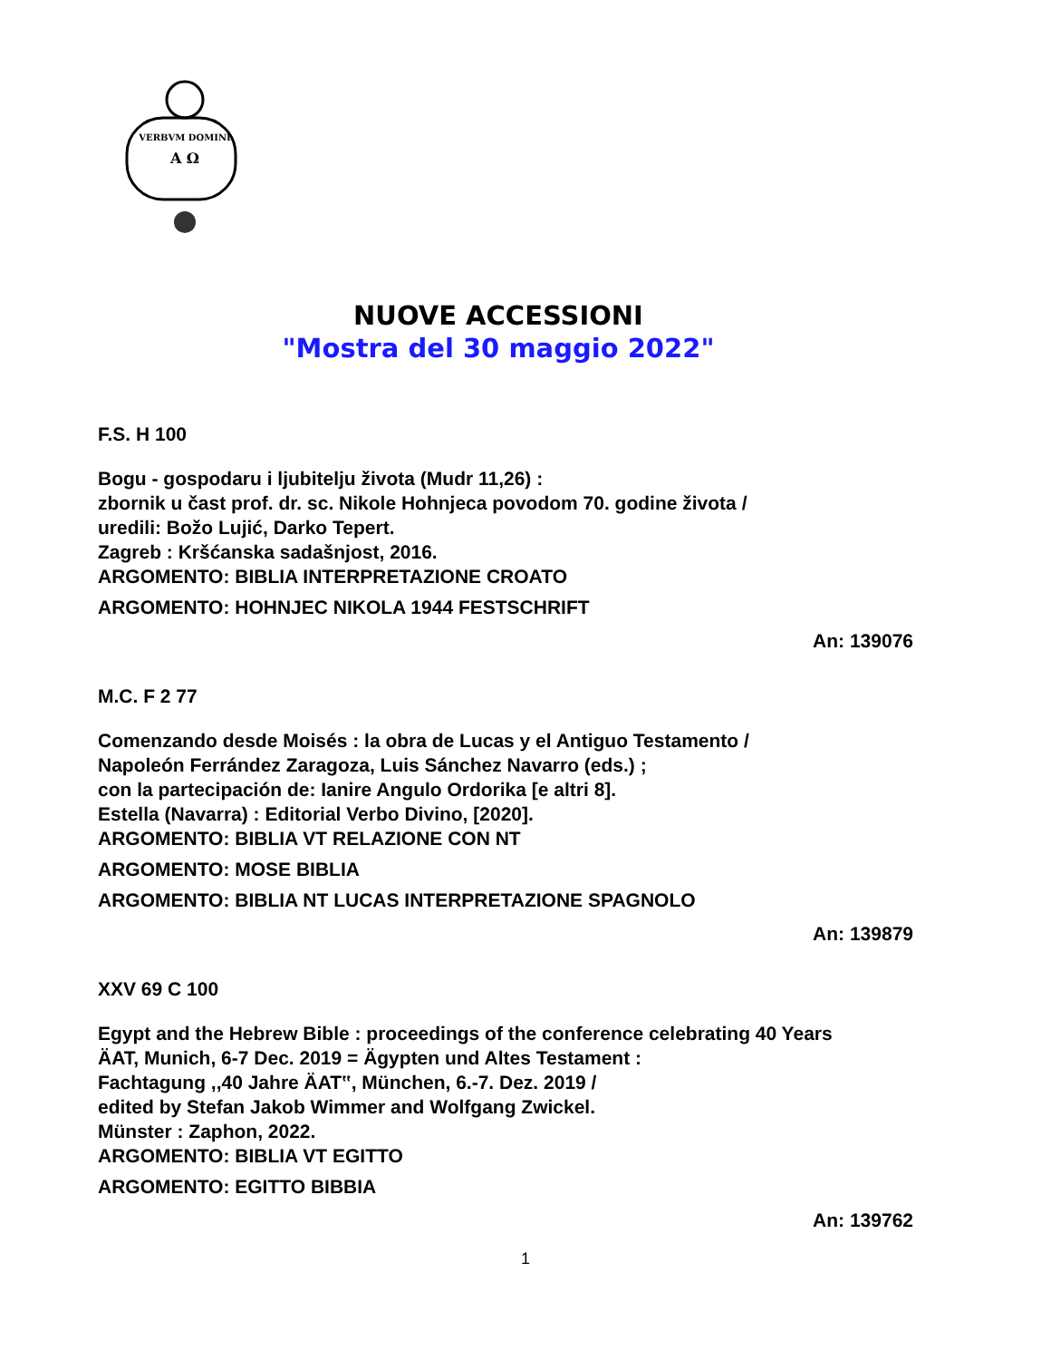VERBVM DOMINI
A Ω
NUOVE ACCESSIONI
"Mostra del 30 maggio 2022"
F.S. H 100
Bogu - gospodaru i ljubitelju života (Mudr 11,26) :
zbornik u čast prof. dr. sc. Nikole Hohnjeca povodom 70. godine života /
uredili: Božo Lujić, Darko Tepert.
Zagreb : Kršćanska sadašnjost, 2016.
ARGOMENTO: BIBLIA INTERPRETAZIONE CROATO
ARGOMENTO: HOHNJEC NIKOLA 1944 FESTSCHRIFT
An: 139076
M.C. F 2 77
Comenzando desde Moisés : la obra de Lucas y el Antiguo Testamento /
Napoleón Ferrández Zaragoza, Luis Sánchez Navarro (eds.) ;
con la partecipación de: Ianire Angulo Ordorika [e altri 8].
Estella (Navarra) : Editorial Verbo Divino, [2020].
ARGOMENTO: BIBLIA VT RELAZIONE CON NT
ARGOMENTO: MOSE BIBLIA
ARGOMENTO: BIBLIA NT LUCAS INTERPRETAZIONE SPAGNOLO
An: 139879
XXV 69 C 100
Egypt and the Hebrew Bible : proceedings of the conference celebrating 40 Years
ÄAT, Munich, 6-7 Dec. 2019 = Ägypten und Altes Testament :
Fachtagung ,,40 Jahre ÄAT‟, München, 6.-7. Dez. 2019 /
edited by Stefan Jakob Wimmer and Wolfgang Zwickel.
Münster : Zaphon, 2022.
ARGOMENTO: BIBLIA VT EGITTO
ARGOMENTO: EGITTO BIBBIA
An: 139762
1